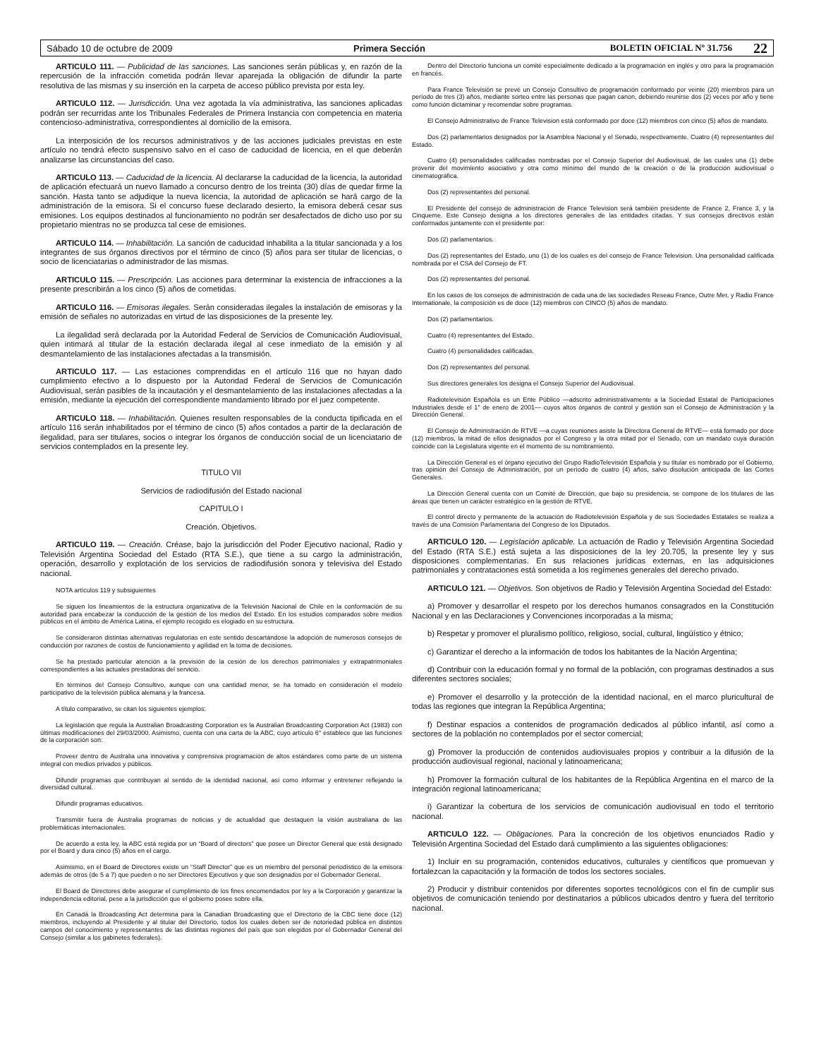Sábado 10 de octubre de 2009 Primera Sección BOLETIN OFICIAL Nº 31.756 22
ARTICULO 111. — Publicidad de las sanciones. Las sanciones serán públicas y, en razón de la repercusión de la infracción cometida podrán llevar aparejada la obligación de difundir la parte resolutiva de las mismas y su inserción en la carpeta de acceso público prevista por esta ley.
ARTICULO 112. — Jurisdicción. Una vez agotada la vía administrativa, las sanciones aplicadas podrán ser recurridas ante los Tribunales Federales de Primera Instancia con competencia en materia contencioso-administrativa, correspondientes al domicilio de la emisora.
La interposición de los recursos administrativos y de las acciones judiciales previstas en este artículo no tendrá efecto suspensivo salvo en el caso de caducidad de licencia, en el que deberán analizarse las circunstancias del caso.
ARTICULO 113. — Caducidad de la licencia. Al declararse la caducidad de la licencia, la autoridad de aplicación efectuará un nuevo llamado a concurso dentro de los treinta (30) días de quedar firme la sanción. Hasta tanto se adjudique la nueva licencia, la autoridad de aplicación se hará cargo de la administración de la emisora. Si el concurso fuese declarado desierto, la emisora deberá cesar sus emisiones. Los equipos destinados al funcionamiento no podrán ser desafectados de dicho uso por su propietario mientras no se produzca tal cese de emisiones.
ARTICULO 114. — Inhabilitación. La sanción de caducidad inhabilita a la titular sancionada y a los integrantes de sus órganos directivos por el término de cinco (5) años para ser titular de licencias, o socio de licenciatarias o administrador de las mismas.
ARTICULO 115. — Prescripción. Las acciones para determinar la existencia de infracciones a la presente prescribirán a los cinco (5) años de cometidas.
ARTICULO 116. — Emisoras ilegales. Serán consideradas ilegales la instalación de emisoras y la emisión de señales no autorizadas en virtud de las disposiciones de la presente ley.
La ilegalidad será declarada por la Autoridad Federal de Servicios de Comunicación Audiovisual, quien intimará al titular de la estación declarada ilegal al cese inmediato de la emisión y al desmantelamiento de las instalaciones afectadas a la transmisión.
ARTICULO 117. — Las estaciones comprendidas en el artículo 116 que no hayan dado cumplimiento efectivo a lo dispuesto por la Autoridad Federal de Servicios de Comunicación Audiovisual, serán pasibles de la incautación y el desmantelamiento de las instalaciones afectadas a la emisión, mediante la ejecución del correspondiente mandamiento librado por el juez competente.
ARTICULO 118. — Inhabilitación. Quienes resulten responsables de la conducta tipificada en el artículo 116 serán inhabilitados por el término de cinco (5) años contados a partir de la declaración de ilegalidad, para ser titulares, socios o integrar los órganos de conducción social de un licenciatario de servicios contemplados en la presente ley.
TITULO VII
Servicios de radiodifusión del Estado nacional
CAPITULO I
Creación. Objetivos.
ARTICULO 119. — Creación. Créase, bajo la jurisdicción del Poder Ejecutivo nacional, Radio y Televisión Argentina Sociedad del Estado (RTA S.E.), que tiene a su cargo la administración, operación, desarrollo y explotación de los servicios de radiodifusión sonora y televisiva del Estado nacional.
NOTA artículos 119 y subsiguientes
Se siguen los lineamientos de la estructura organizativa de la Televisión Nacional de Chile en la conformación de su autoridad para encabezar la conducción de la gestión de los medios del Estado. En los estudios comparados sobre medios públicos en el ámbito de América Latina, el ejemplo recogido es elogiado en su estructura.
Se consideraron distintas alternativas regulatorias en este sentido descartándose la adopción de numerosos consejos de conducción por razones de costos de funcionamiento y agilidad en la toma de decisiones.
Se ha prestado particular atención a la previsión de la cesión de los derechos patrimoniales y extrapatrimoniales correspondientes a las actuales prestadoras del servicio.
En términos del Consejo Consultivo, aunque con una cantidad menor, se ha tomado en consideración el modelo participativo de la televisión pública alemana y la francesa.
A título comparativo, se citan los siguientes ejemplos:
La legislación que regula la Australian Broadcasting Corporation es la Australian Broadcasting Corporation Act (1983) con últimas modificaciones del 29/03/2000. Asimismo, cuenta con una carta de la ABC, cuyo artículo 6° establece que las funciones de la corporación son:
Proveer dentro de Australia una innovativa y comprensiva programación de altos estándares como parte de un sistema integral con medios privados y públicos.
Difundir programas que contribuyan al sentido de la identidad nacional, así como informar y entretener reflejando la diversidad cultural.
Difundir programas educativos.
Transmitir fuera de Australia programas de noticias y de actualidad que destaquen la visión australiana de las problemáticas internacionales.
De acuerdo a esta ley, la ABC está regida por un “Board of directors” que posee un Director General que está designado por el Board y dura cinco (5) años en el cargo.
Asimismo, en el Board de Directores existe un “Staff Director” que es un miembro del personal periodístico de la emisora además de otros (de 5 a 7) que pueden o no ser Directores Ejecutivos y que son designados por el Gobernador General.
El Board de Directores debe asegurar el cumplimiento de los fines encomendados por ley a la Corporación y garantizar la independencia editorial, pese a la jurisdicción que el gobierno posee sobre ella.
En Canadá la Broadcasting Act determina para la Canadian Broadcasting que el Directorio de la CBC tiene doce (12) miembros, incluyendo al Presidente y al titular del Directorio, todos los cuales deben ser de notoriedad pública en distintos campos del conocimiento y representantes de las distintas regiones del país que son elegidos por el Gobernador General del Consejo (similar a los gabinetes federales).
Dentro del Directorio funciona un comité especialmente dedicado a la programación en inglés y otro para la programación en francés.
Para France Televisión se prevé un Consejo Consultivo de programación conformado por veinte (20) miembros para un período de tres (3) años, mediante sorteo entre las personas que pagan canon, debiendo reunirse dos (2) veces por año y tiene como función dictaminar y recomendar sobre programas.
El Consejo Administrativo de France Television está conformado por doce (12) miembros con cinco (5) años de mandato.
Dos (2) parlamentarios designados por la Asamblea Nacional y el Senado, respectivamente. Cuatro (4) representantes del Estado.
Cuatro (4) personalidades calificadas nombradas por el Consejo Superior del Audiovisual, de las cuales una (1) debe provenir del movimiento asociativo y otra como mínimo del mundo de la creación o de la producción audiovisual o cinematográfica.
Dos (2) representantes del personal.
El Presidente del consejo de administración de France Television será también presidente de France 2, France 3, y la Cinqueme. Este Consejo designa a los directores generales de las entidades citadas. Y sus consejos directivos están conformados juntamente con el presidente por:
Dos (2) parlamentarios.
Dos (2) representantes del Estado, uno (1) de los cuales es del consejo de France Television. Una personalidad calificada nombrada por el CSA del Consejo de FT.
Dos (2) representantes del personal.
En los casos de los consejos de administración de cada una de las sociedades Reseau France, Outre Mer, y Radio France Internationale, la composición es de doce (12) miembros con CINCO (5) años de mandato.
Dos (2) parlamentarios.
Cuatro (4) representantes del Estado.
Cuatro (4) personalidades calificadas.
Dos (2) representantes del personal.
Sus directores generales los designa el Consejo Superior del Audiovisual.
Radiotelevisión Española es un Ente Público —adscrito administrativamente a la Sociedad Estatal de Participaciones Industriales desde el 1° de enero de 2001— cuyos altos órganos de control y gestión son el Consejo de Administración y la Dirección General.
El Consejo de Administración de RTVE —a cuyas reuniones asiste la Directora General de RTVE— está formado por doce (12) miembros, la mitad de ellos designados por el Congreso y la otra mitad por el Senado, con un mandato cuya duración coincide con la Legislatura vigente en el momento de su nombramiento.
La Dirección General es el órgano ejecutivo del Grupo RadioTelevisión Española y su titular es nombrado por el Gobierno, tras opinión del Consejo de Administración, por un período de cuatro (4) años, salvo disolución anticipada de las Cortes Generales.
La Dirección General cuenta con un Comité de Dirección, que bajo su presidencia, se compone de los titulares de las áreas que tienen un carácter estratégico en la gestión de RTVE.
El control directo y permanente de la actuación de Radiotelevisión Española y de sus Sociedades Estatales se realiza a través de una Comisión Parlamentaria del Congreso de los Diputados.
ARTICULO 120. — Legislación aplicable. La actuación de Radio y Televisión Argentina Sociedad del Estado (RTA S.E.) está sujeta a las disposiciones de la ley 20.705, la presente ley y sus disposiciones complementarias. En sus relaciones jurídicas externas, en las adquisiciones patrimoniales y contrataciones está sometida a los regímenes generales del derecho privado.
ARTICULO 121. — Objetivos. Son objetivos de Radio y Televisión Argentina Sociedad del Estado:
a) Promover y desarrollar el respeto por los derechos humanos consagrados en la Constitución Nacional y en las Declaraciones y Convenciones incorporadas a la misma;
b) Respetar y promover el pluralismo político, religioso, social, cultural, lingüístico y étnico;
c) Garantizar el derecho a la información de todos los habitantes de la Nación Argentina;
d) Contribuir con la educación formal y no formal de la población, con programas destinados a sus diferentes sectores sociales;
e) Promover el desarrollo y la protección de la identidad nacional, en el marco pluricultural de todas las regiones que integran la República Argentina;
f) Destinar espacios a contenidos de programación dedicados al público infantil, así como a sectores de la población no contemplados por el sector comercial;
g) Promover la producción de contenidos audiovisuales propios y contribuir a la difusión de la producción audiovisual regional, nacional y latinoamericana;
h) Promover la formación cultural de los habitantes de la República Argentina en el marco de la integración regional latinoamericana;
i) Garantizar la cobertura de los servicios de comunicación audiovisual en todo el territorio nacional.
ARTICULO 122. — Obligaciones. Para la concreción de los objetivos enunciados Radio y Televisión Argentina Sociedad del Estado dará cumplimiento a las siguientes obligaciones:
1) Incluir en su programación, contenidos educativos, culturales y científicos que promuevan y fortalezcan la capacitación y la formación de todos los sectores sociales.
2) Producir y distribuir contenidos por diferentes soportes tecnológicos con el fin de cumplir sus objetivos de comunicación teniendo por destinatarios a públicos ubicados dentro y fuera del territorio nacional.